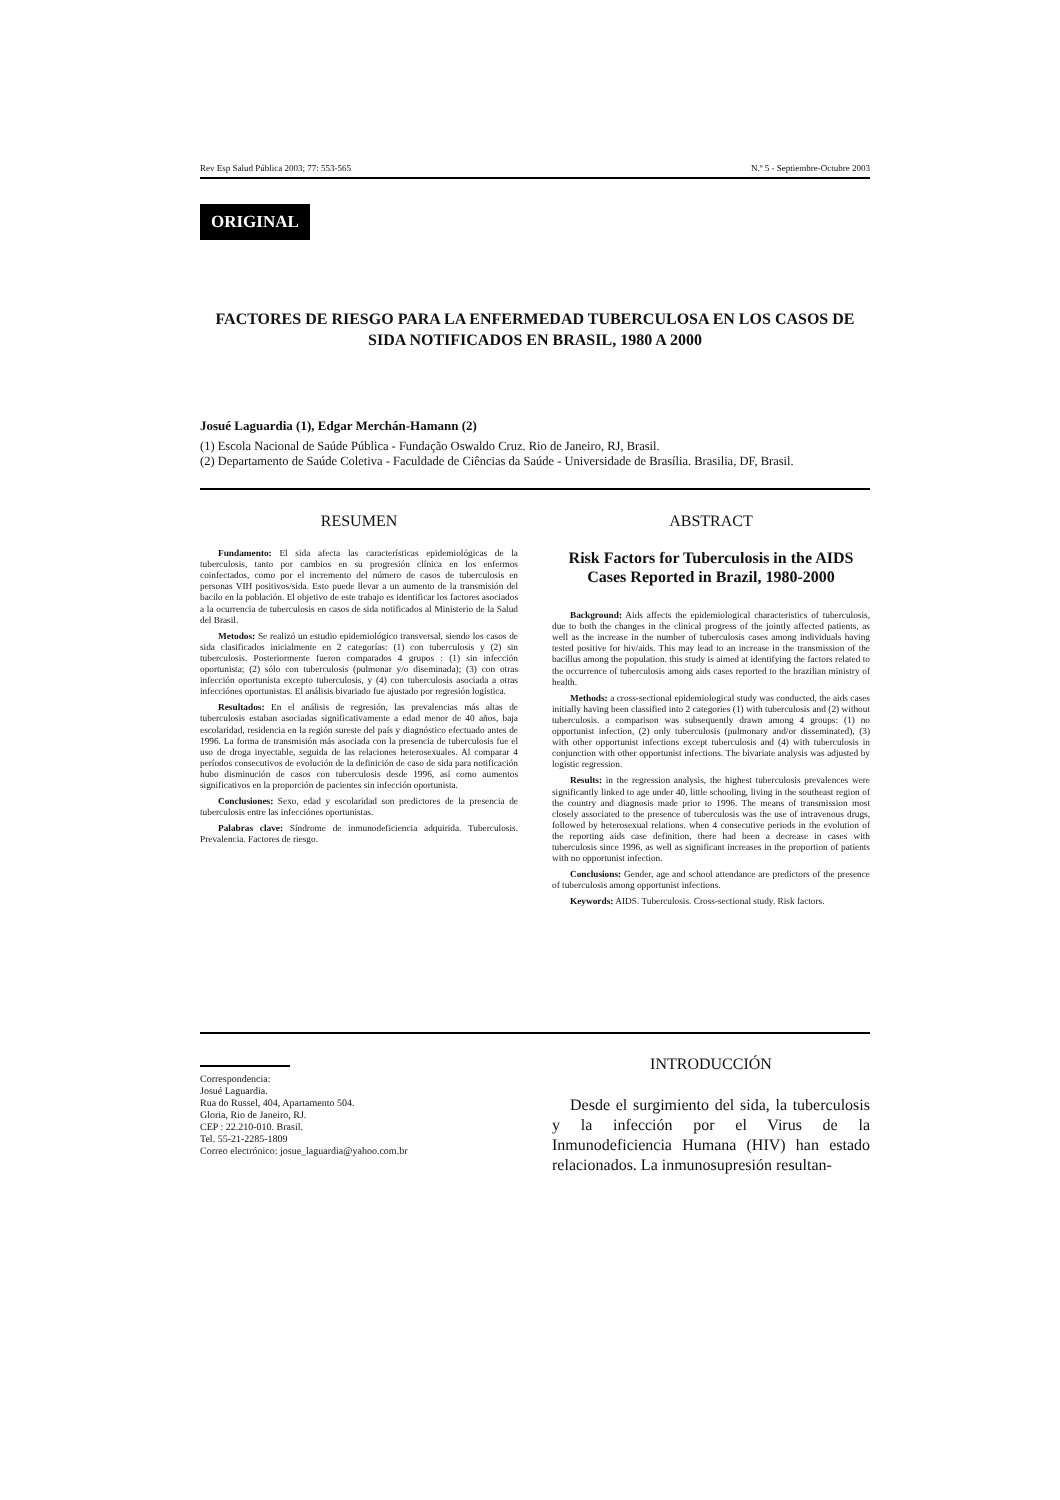Rev Esp Salud Pública 2003; 77: 553-565 N.º 5 - Septiembre-Octubre 2003
ORIGINAL
FACTORES DE RIESGO PARA LA ENFERMEDAD TUBERCULOSA EN LOS CASOS DE SIDA NOTIFICADOS EN BRASIL, 1980 A 2000
Josué Laguardia (1), Edgar Merchán-Hamann (2)
(1) Escola Nacional de Saúde Pública - Fundação Oswaldo Cruz. Rio de Janeiro, RJ, Brasil.
(2) Departamento de Saúde Coletiva - Faculdade de Ciências da Saúde - Universidade de Brasília. Brasilia, DF, Brasil.
RESUMEN
Fundamento: El sida afecta las características epidemiológicas de la tuberculosis, tanto por cambios en su progresión clínica en los enfermos coinfectados, como por el incremento del número de casos de tuberculosis en personas VIH positivos/sida. Esto puede llevar a un aumento de la transmisión del bacilo en la población. El objetivo de este trabajo es identificar los factores asociados a la ocurrencia de tuberculosis en casos de sida notificados al Ministerio de la Salud del Brasil.
Metodos: Se realizó un estudio epidemiológico transversal, siendo los casos de sida clasificados inicialmente en 2 categorías: (1) con tuberculosis y (2) sin tuberculosis. Posteriormente fueron comparados 4 grupos : (1) sin infección oportunista; (2) sólo con tuberculosis (pulmonar y/o diseminada); (3) con otras infección oportunista excepto tuberculosis, y (4) con tuberculosis asociada a otras infecciónes oportunistas. El análisis bivariado fue ajustado por regresión logística.
Resultados: En el análisis de regresión, las prevalencias más altas de tuberculosis estaban asociadas significativamente a edad menor de 40 años, baja escolaridad, residencia en la región sureste del país y diagnóstico efectuado antes de 1996. La forma de transmisión más asociada con la presencia de tuberculosis fue el uso de droga inyectable, seguida de las relaciones heterosexuales. Al comparar 4 períodos consecutivos de evolución de la definición de caso de sida para notificación hubo disminución de casos con tuberculosis desde 1996, así como aumentos significativos en la proporción de pacientes sin infección oportunista.
Conclusiones: Sexo, edad y escolaridad son predictores de la presencia de tuberculosis entre las infecciónes oportunistas.
Palabras clave: Síndrome de inmunodeficiencia adquirida. Tuberculosis. Prevalencia. Factores de riesgo.
ABSTRACT
Risk Factors for Tuberculosis in the AIDS Cases Reported in Brazil, 1980-2000
Background: Aids affects the epidemiological characteristics of tuberculosis, due to both the changes in the clinical progress of the jointly affected patients, as well as the increase in the number of tuberculosis cases among individuals having tested positive for hiv/aids. This may lead to an increase in the transmission of the bacillus among the population. this study is aimed at identifying the factors related to the occurrence of tuberculosis among aids cases reported to the brazilian ministry of health.
Methods: a cross-sectional epidemiological study was conducted, the aids cases initially having been classified into 2 categories (1) with tuberculosis and (2) without tuberculosis. a comparison was subsequently drawn among 4 groups: (1) no opportunist infection, (2) only tuberculosis (pulmonary and/or disseminated), (3) with other opportunist infections except tuberculosis and (4) with tuberculosis in conjunction with other opportunist infections. The bivariate analysis was adjusted by logistic regression.
Results: in the regression analysis, the highest tuberculosis prevalences were significantly linked to age under 40, little schooling, living in the southeast region of the country and diagnosis made prior to 1996. The means of transmission most closely associated to the presence of tuberculosis was the use of intravenous drugs, followed by heterosexual relations. when 4 consecutive periods in the evolution of the reporting aids case definition, there had been a decrease in cases with tuberculosis since 1996, as well as significant increases in the proportion of patients with no opportunist infection.
Conclusions: Gender, age and school attendance are predictors of the presence of tuberculosis among opportunist infections.
Keywords: AIDS. Tuberculosis. Cross-sectional study. Risk factors.
Correspondencia:
Josué Laguardia.
Rua do Russel, 404, Apartamento 504.
Gloria, Rio de Janeiro, RJ.
CEP : 22.210-010. Brasil.
Tel. 55-21-2285-1809
Correo electrónico: josue_laguardia@yahoo.com.br
INTRODUCCIÓN
Desde el surgimiento del sida, la tuberculosis y la infección por el Virus de la Inmunodeficiencia Humana (HIV) han estado relacionados. La inmunosupresión resultan-